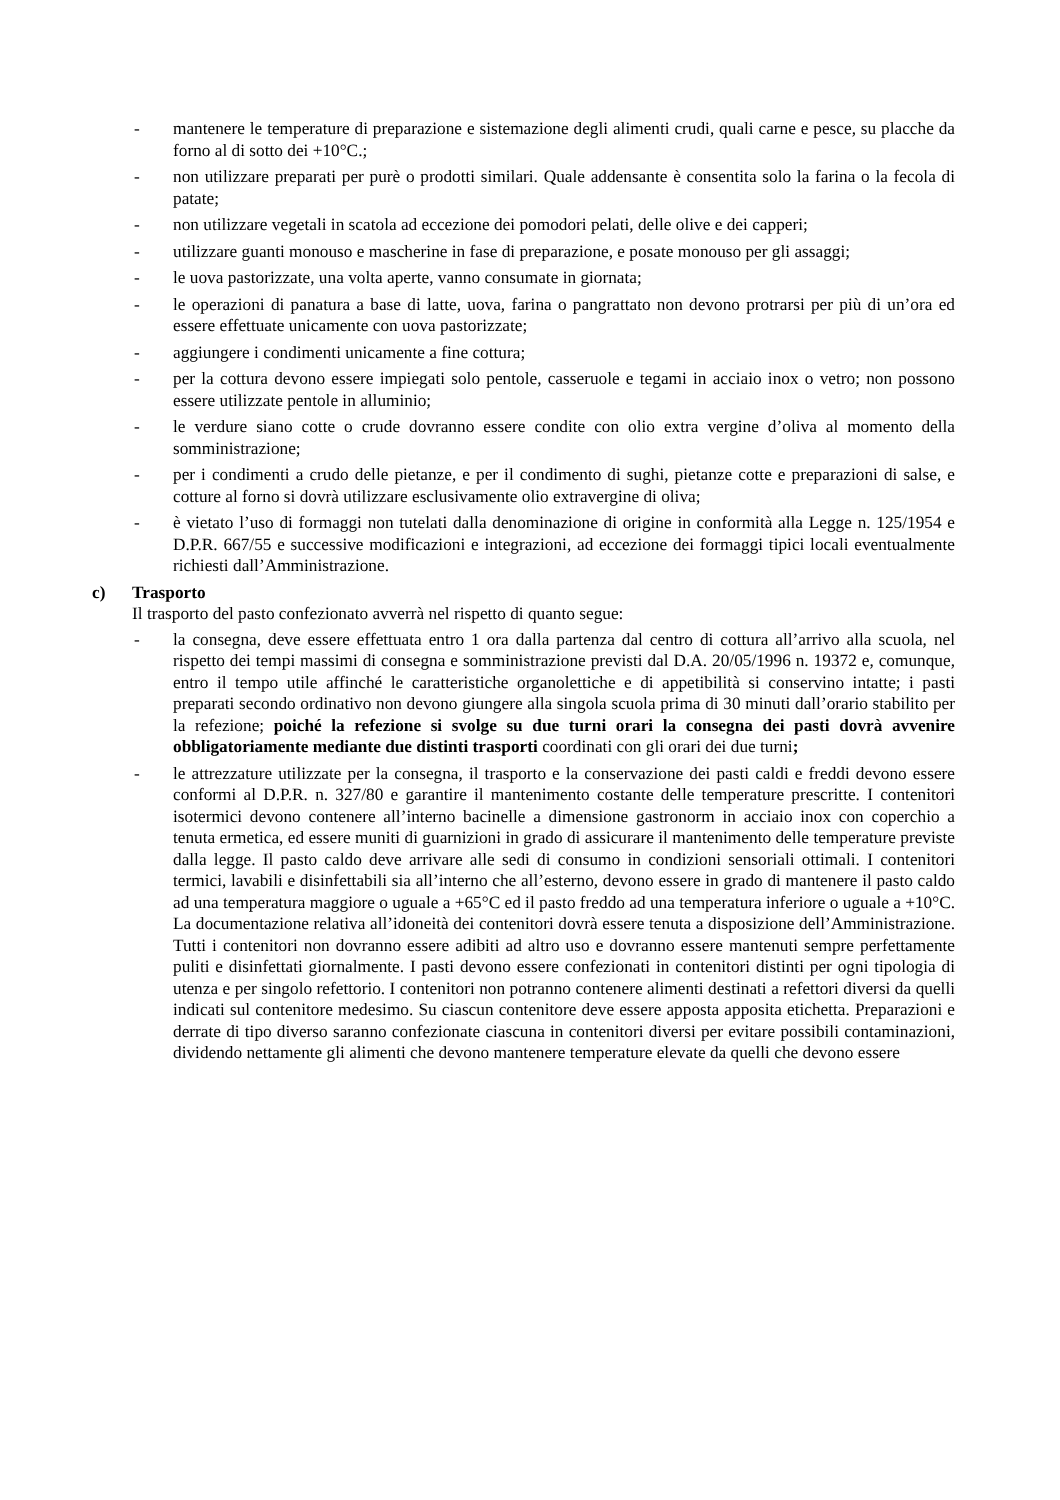- mantenere le temperature di preparazione e sistemazione degli alimenti crudi, quali carne e pesce, su placche da forno al di sotto dei +10°C.;
- non utilizzare preparati per purè o prodotti similari. Quale addensante è consentita solo la farina o la fecola di patate;
- non utilizzare vegetali in scatola ad eccezione dei pomodori pelati, delle olive e dei capperi;
- utilizzare guanti monouso e mascherine in fase di preparazione, e posate monouso per gli assaggi;
- le uova pastorizzate, una volta aperte, vanno consumate in giornata;
- le operazioni di panatura a base di latte, uova, farina o pangrattato non devono protrarsi per più di un’ora ed essere effettuate unicamente con uova pastorizzate;
- aggiungere i condimenti unicamente a fine cottura;
- per la cottura devono essere impiegati solo pentole, casseruole e tegami in acciaio inox o vetro; non possono essere utilizzate pentole in alluminio;
- le verdure siano cotte o crude dovranno essere condite con olio extra vergine d’oliva al momento della somministrazione;
- per i condimenti a crudo delle pietanze, e per il condimento di sughi, pietanze cotte e preparazioni di salse, e cotture al forno si dovrà utilizzare esclusivamente olio extravergine di oliva;
- è vietato l’uso di formaggi non tutelati dalla denominazione di origine in conformità alla Legge n. 125/1954 e D.P.R. 667/55 e successive modificazioni e integrazioni, ad eccezione dei formaggi tipici locali eventualmente richiesti dall’Amministrazione.
c) Trasporto
Il trasporto del pasto confezionato avverrà nel rispetto di quanto segue:
- la consegna, deve essere effettuata entro 1 ora dalla partenza dal centro di cottura all’arrivo alla scuola, nel rispetto dei tempi massimi di consegna e somministrazione previsti dal D.A. 20/05/1996 n. 19372 e, comunque, entro il tempo utile affinché le caratteristiche organolettiche e di appetibilità si conservino intatte; i pasti preparati secondo ordinativo non devono giungere alla singola scuola prima di 30 minuti dall’orario stabilito per la refezione; poiché la refezione si svolge su due turni orari la consegna dei pasti dovrà avvenire obbligatoriamente mediante due distinti trasporti coordinati con gli orari dei due turni;
- le attrezzature utilizzate per la consegna, il trasporto e la conservazione dei pasti caldi e freddi devono essere conformi al D.P.R. n. 327/80 e garantire il mantenimento costante delle temperature prescritte. I contenitori isotermici devono contenere all’interno bacinelle a dimensione gastronorm in acciaio inox con coperchio a tenuta ermetica, ed essere muniti di guarnizioni in grado di assicurare il mantenimento delle temperature previste dalla legge. Il pasto caldo deve arrivare alle sedi di consumo in condizioni sensoriali ottimali. I contenitori termici, lavabili e disinfettabili sia all’interno che all’esterno, devono essere in grado di mantenere il pasto caldo ad una temperatura maggiore o uguale a +65°C ed il pasto freddo ad una temperatura inferiore o uguale a +10°C. La documentazione relativa all’idoneità dei contenitori dovrà essere tenuta a disposizione dell’Amministrazione. Tutti i contenitori non dovranno essere adibiti ad altro uso e dovranno essere mantenuti sempre perfettamente puliti e disinfettati giornalmente. I pasti devono essere confezionati in contenitori distinti per ogni tipologia di utenza e per singolo refettorio. I contenitori non potranno contenere alimenti destinati a refettori diversi da quelli indicati sul contenitore medesimo. Su ciascun contenitore deve essere apposta apposita etichetta. Preparazioni e derrate di tipo diverso saranno confezionate ciascuna in contenitori diversi per evitare possibili contaminazioni, dividendo nettamente gli alimenti che devono mantenere temperature elevate da quelli che devono essere